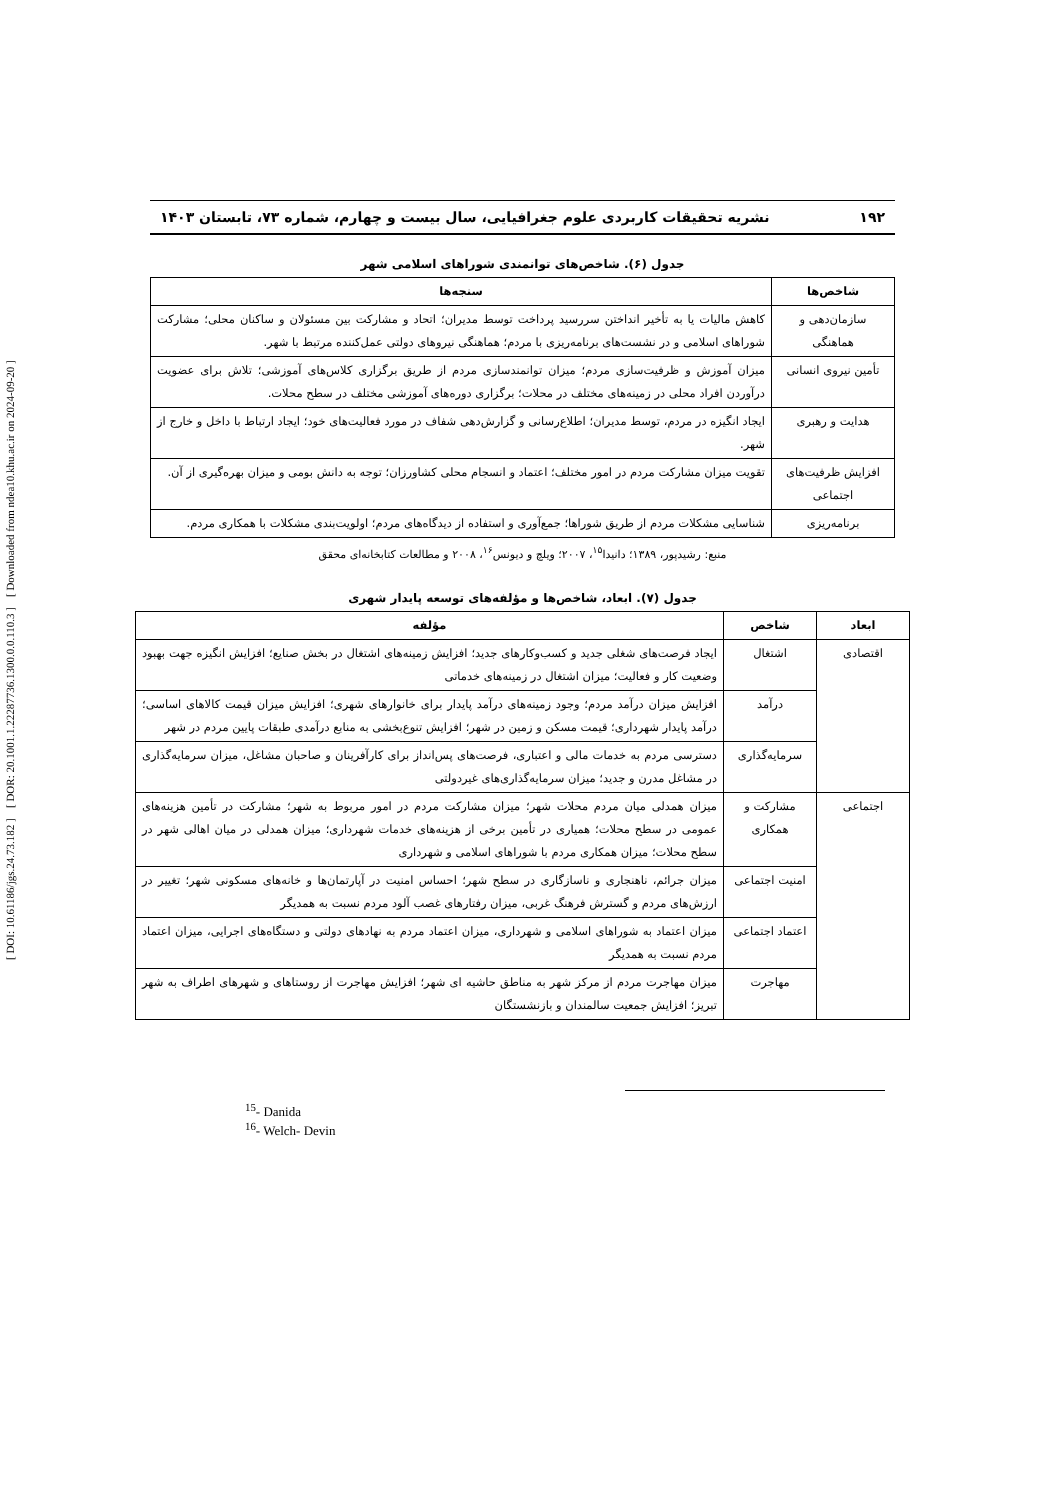[ DOI: 10.61186/jgs.24.73.182 ] [ DOR: 20.1001.1.22287736.1300.0.0.110.3 ] [ Downloaded from ndea10.khu.ac.ir on 2024-09-20 ]
۱۹۲ نشریه تحقیقات کاربردی علوم جغرافیایی، سال بیست و چهارم، شماره ۷۳، تابستان ۱۴۰۳
جدول (۶). شاخص‌های توانمندی شوراهای اسلامی شهر
| شاخص‌ها | سنجه‌ها |
| --- | --- |
| سازمان‌دهی و هماهنگی | کاهش مالیات یا به تأخیر انداختن سررسید پرداخت توسط مدیران؛ اتحاد و مشارکت بین مسئولان و ساکنان محلی؛ مشارکت شوراهای اسلامی و در نشست‌های برنامه‌ریزی با مردم؛ هماهنگی نیروهای دولتی عمل‌کننده مرتبط با شهر. |
| تأمین نیروی انسانی | میزان آموزش و ظرفیت‌سازی مردم؛ میزان توانمندسازی مردم از طریق برگزاری کلاس‌های آموزشی؛ تلاش برای عضویت درآوردن افراد محلی در زمینه‌های مختلف در محلات؛ برگزاری دوره‌های آموزشی مختلف در سطح محلات. |
| هدایت و رهبری | ایجاد انگیزه در مردم، توسط مدیران؛ اطلاع‌رسانی و گزارش‌دهی شفاف در مورد فعالیت‌های خود؛ ایجاد ارتباط با داخل و خارج از شهر. |
| افزایش ظرفیت‌های اجتماعی | تقویت میزان مشارکت مردم در امور مختلف؛ اعتماد و انسجام محلی کشاورزان؛ توجه به دانش بومی و میزان بهره‌گیری از آن. |
| برنامه‌ریزی | شناسایی مشکلات مردم از طریق شوراها؛ جمع‌آوری و استفاده از دیدگاه‌های مردم؛ اولویت‌بندی مشکلات با همکاری مردم. |
منبع: رشیدپور، ۱۳۸۹؛ دانیدا<sup>۱۵</sup>، ۲۰۰۷؛ ویلچ و دیونس<sup>۱۶</sup>، ۲۰۰۸ و مطالعات کتابخانه‌ای محقق
جدول (۷). ابعاد، شاخص‌ها و مؤلفه‌های توسعه پایدار شهری
| ابعاد | شاخص | مؤلفه |
| --- | --- | --- |
| اقتصادی | اشتغال | ایجاد فرصت‌های شغلی جدید و کسب‌وکارهای جدید؛ افزایش زمینه‌های اشتغال در بخش صنایع؛ افزایش انگیزه جهت بهبود وضعیت کار و فعالیت؛ میزان اشتغال در زمینه‌های خدماتی |
| | درآمد | افزایش میزان درآمد مردم؛ وجود زمینه‌های درآمد پایدار برای خانوارهای شهری؛ افزایش میزان قیمت کالاهای اساسی؛ درآمد پایدار شهرداری؛ قیمت مسکن و زمین در شهر؛ افزایش تنوع‌بخشی به منابع درآمدی طبقات پایین مردم در شهر |
| | سرمایه‌گذاری | دسترسی مردم به خدمات مالی و اعتباری، فرصت‌های پس‌انداز برای کارآفرینان و صاحبان مشاغل، میزان سرمایه‌گذاری در مشاغل مدرن و جدید؛ میزان سرمایه‌گذاری‌های غیردولتی |
| اجتماعی | مشارکت و همکاری | میزان همدلی میان مردم محلات شهر؛ میزان مشارکت مردم در امور مربوط به شهر؛ مشارکت در تأمین هزینه‌های عمومی در سطح محلات؛ همیاری در تأمین برخی از هزینه‌های خدمات شهرداری؛ میزان همدلی در میان اهالی شهر در سطح محلات؛ میزان همکاری مردم با شوراهای اسلامی و شهرداری |
| | امنیت اجتماعی | میزان جرائم، ناهنجاری و ناسازگاری در سطح شهر؛ احساس امنیت در آپارتمان‌ها و خانه‌های مسکونی شهر؛ تغییر در ارزش‌های مردم و گسترش فرهنگ غربی، میزان رفتارهای غصب آلود مردم نسبت به همدیگر |
| | اعتماد اجتماعی | میزان اعتماد به شوراهای اسلامی و شهرداری، میزان اعتماد مردم به نهادهای دولتی و دستگاه‌های اجرایی، میزان اعتماد مردم نسبت به همدیگر |
| | مهاجرت | میزان مهاجرت مردم از مرکز شهر به مناطق حاشیه ای شهر؛ افزایش مهاجرت از روستاهای و شهرهای اطراف به شهر تبریز؛ افزایش جمعیت سالمندان و بازنشستگان |
<sup>15</sup>- Danida
<sup>16</sup>- Welch- Devin